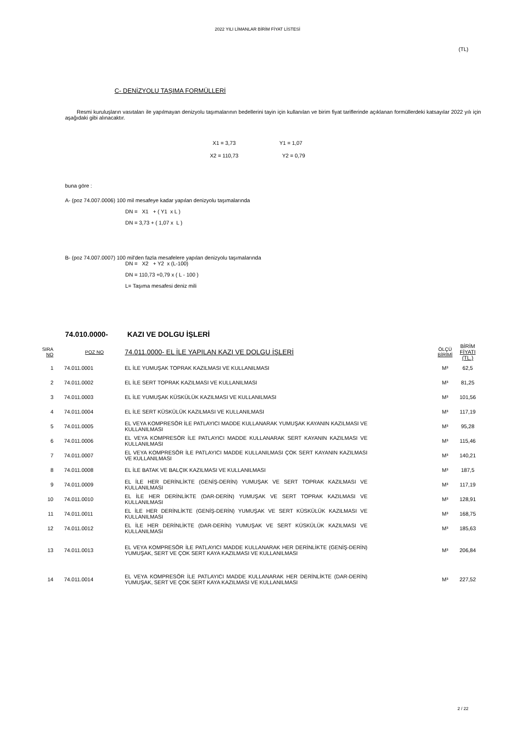2022 YILI LİMANLAR BİRİM FİYAT LİSTESİ
(TL)
C- DENİZYOLU TAŞIMA FORMÜLLERİ
Resmi kuruluşların vasıtaları ile yapılmayan denizyolu taşımalarının bedellerini tayin için kullanılan ve birim fiyat tariflerinde açıklanan formüllerdeki katsayılar 2022 yılı için aşağıdaki gibi alınacaktır.
X1 = 3,73 Y1 = 1,07
X2 = 110,73 Y2 = 0,79
buna göre :
A- (poz 74.007.0006) 100 mil mesafeye kadar yapılan denizyolu taşımalarında
DN = X1 + ( Y1 x L )
DN = 3,73 + ( 1,07 x L )
B- (poz 74.007.0007) 100 mil'den fazla mesafelere yapılan denizyolu taşımalarında
DN = X2 + Y2 x (L-100)
DN = 110,73 +0,79 x ( L - 100 )
L= Taşıma mesafesi deniz mili
74.010.0000- KAZI VE DOLGU İŞLERİ
| SIRA NO | POZ NO | 74.011.0000- EL İLE YAPILAN KAZI VE DOLGU İŞLERİ | ÖLÇÜ BİRİMİ | BİRİM FİYATI (TL.) |
| --- | --- | --- | --- | --- |
| 1 | 74.011.0001 | EL İLE YUMUŞAK TOPRAK KAZILMASI VE KULLANILMASI | M³ | 62,5 |
| 2 | 74.011.0002 | EL İLE SERT TOPRAK KAZILMASI VE KULLANILMASI | M³ | 81,25 |
| 3 | 74.011.0003 | EL İLE YUMUŞAK KÜSKÜLÜK KAZILMASI VE KULLANILMASI | M³ | 101,56 |
| 4 | 74.011.0004 | EL İLE SERT KÜSKÜLÜK KAZILMASI VE KULLANILMASI | M³ | 117,19 |
| 5 | 74.011.0005 | EL VEYA KOMPRESÖR İLE PATLAYICI MADDE KULLANARAK YUMUŞAK KAYANIN KAZILMASI VE KULLANILMASI | M³ | 95,28 |
| 6 | 74.011.0006 | EL VEYA KOMPRESÖR İLE PATLAYICI MADDE KULLANARAK SERT KAYANIN KAZILMASI VE KULLANILMASI | M³ | 115,46 |
| 7 | 74.011.0007 | EL VEYA KOMPRESÖR İLE PATLAYICI MADDE KULLANILMASI ÇOK SERT KAYANIN KAZILMASI VE KULLANILMASI | M³ | 140,21 |
| 8 | 74.011.0008 | EL İLE BATAK VE BALÇIK KAZILMASI VE KULLANILMASI | M³ | 187,5 |
| 9 | 74.011.0009 | EL İLE HER DERİNLİKTE (GENİŞ-DERİN) YUMUŞAK VE SERT TOPRAK KAZILMASI VE KULLANILMASI | M³ | 117,19 |
| 10 | 74.011.0010 | EL İLE HER DERİNLİKTE (DAR-DERİN) YUMUŞAK VE SERT TOPRAK KAZILMASI VE KULLANILMASI | M³ | 128,91 |
| 11 | 74.011.0011 | EL İLE HER DERİNLİKTE (GENİŞ-DERİN) YUMUŞAK VE SERT KÜSKÜLÜK KAZILMASI VE KULLANILMASI | M³ | 168,75 |
| 12 | 74.011.0012 | EL İLE HER DERİNLİKTE (DAR-DERİN) YUMUŞAK VE SERT KÜSKÜLÜK KAZILMASI VE KULLANILMASI | M³ | 185,63 |
| 13 | 74.011.0013 | EL VEYA KOMPRESÖR İLE PATLAYICI MADDE KULLANARAK HER DERİNLİKTE (GENİŞ-DERİN) YUMUŞAK, SERT VE ÇOK SERT KAYA KAZILMASI VE KULLANILMASI | M³ | 206,84 |
| 14 | 74.011.0014 | EL VEYA KOMPRESÖR İLE PATLAYICI MADDE KULLANARAK HER DERİNLİKTE (DAR-DERİN) YUMUŞAK, SERT VE ÇOK SERT KAYA KAZILMASI VE KULLANILMASI | M³ | 227,52 |
2 / 22